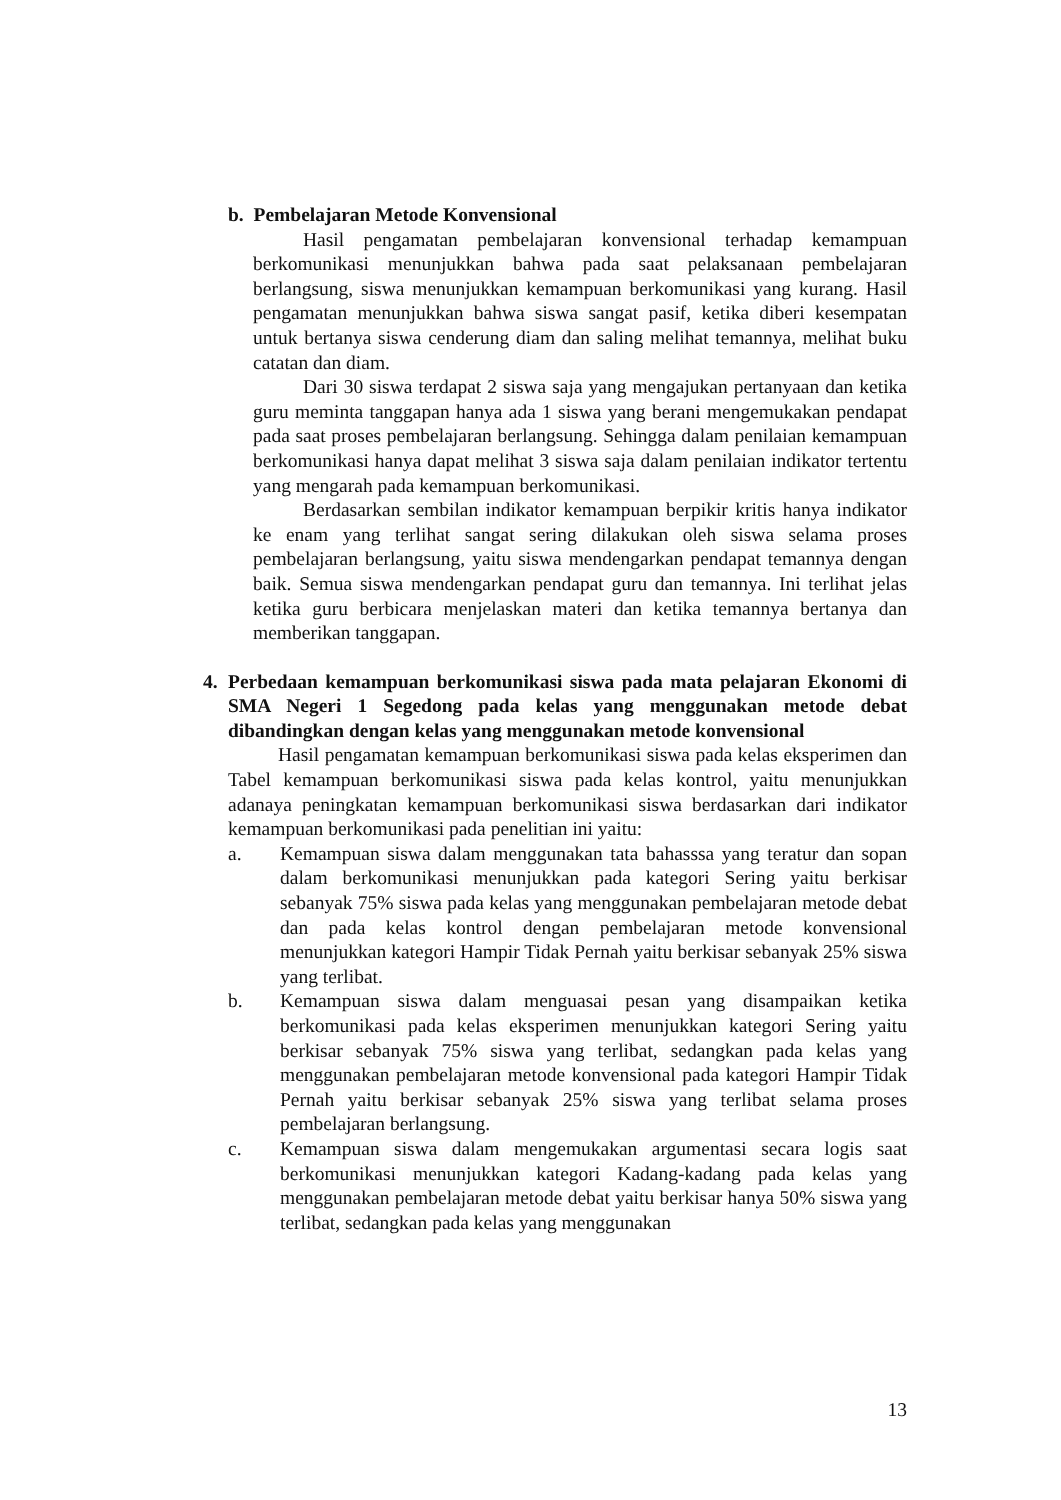b. Pembelajaran Metode Konvensional
Hasil pengamatan pembelajaran konvensional terhadap kemampuan berkomunikasi menunjukkan bahwa pada saat pelaksanaan pembelajaran berlangsung, siswa menunjukkan kemampuan berkomunikasi yang kurang. Hasil pengamatan menunjukkan bahwa siswa sangat pasif, ketika diberi kesempatan untuk bertanya siswa cenderung diam dan saling melihat temannya, melihat buku catatan dan diam.
Dari 30 siswa terdapat 2 siswa saja yang mengajukan pertanyaan dan ketika guru meminta tanggapan hanya ada 1 siswa yang berani mengemukakan pendapat pada saat proses pembelajaran berlangsung. Sehingga dalam penilaian kemampuan berkomunikasi hanya dapat melihat 3 siswa saja dalam penilaian indikator tertentu yang mengarah pada kemampuan berkomunikasi.
Berdasarkan sembilan indikator kemampuan berpikir kritis hanya indikator ke enam yang terlihat sangat sering dilakukan oleh siswa selama proses pembelajaran berlangsung, yaitu siswa mendengarkan pendapat temannya dengan baik. Semua siswa mendengarkan pendapat guru dan temannya. Ini terlihat jelas ketika guru berbicara menjelaskan materi dan ketika temannya bertanya dan memberikan tanggapan.
4. Perbedaan kemampuan berkomunikasi siswa pada mata pelajaran Ekonomi di SMA Negeri 1 Segedong pada kelas yang menggunakan metode debat dibandingkan dengan kelas yang menggunakan metode konvensional
Hasil pengamatan kemampuan berkomunikasi siswa pada kelas eksperimen dan Tabel kemampuan berkomunikasi siswa pada kelas kontrol, yaitu menunjukkan adanaya peningkatan kemampuan berkomunikasi siswa berdasarkan dari indikator kemampuan berkomunikasi pada penelitian ini yaitu:
a. Kemampuan siswa dalam menggunakan tata bahasssa yang teratur dan sopan dalam berkomunikasi menunjukkan pada kategori Sering yaitu berkisar sebanyak 75% siswa pada kelas yang menggunakan pembelajaran metode debat dan pada kelas kontrol dengan pembelajaran metode konvensional menunjukkan kategori Hampir Tidak Pernah yaitu berkisar sebanyak 25% siswa yang terlibat.
b. Kemampuan siswa dalam menguasai pesan yang disampaikan ketika berkomunikasi pada kelas eksperimen menunjukkan kategori Sering yaitu berkisar sebanyak 75% siswa yang terlibat, sedangkan pada kelas yang menggunakan pembelajaran metode konvensional pada kategori Hampir Tidak Pernah yaitu berkisar sebanyak 25% siswa yang terlibat selama proses pembelajaran berlangsung.
c. Kemampuan siswa dalam mengemukakan argumentasi secara logis saat berkomunikasi menunjukkan kategori Kadang-kadang pada kelas yang menggunakan pembelajaran metode debat yaitu berkisar hanya 50% siswa yang terlibat, sedangkan pada kelas yang menggunakan
13